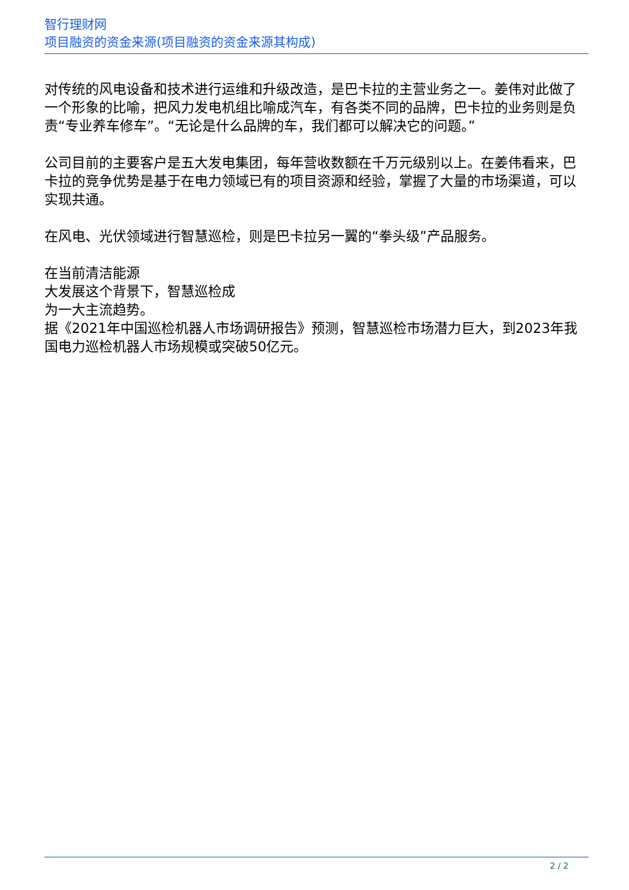智行理财网
项目融资的资金来源(项目融资的资金来源其构成)
对传统的风电设备和技术进行运维和升级改造，是巴卡拉的主营业务之一。姜伟对此做了一个形象的比喻，把风力发电机组比喻成汽车，有各类不同的品牌，巴卡拉的业务则是负责“专业养车修车”。“无论是什么品牌的车，我们都可以解决它的问题。”
公司目前的主要客户是五大发电集团，每年营收数额在千万元级别以上。在姜伟看来，巴卡拉的竞争优势是基于在电力领域已有的项目资源和经验，掌握了大量的市场渠道，可以实现共通。
在风电、光伏领域进行智慧巡检，则是巴卡拉另一翼的“拳头级”产品服务。
在当前清洁能源
大发展这个背景下，智慧巡检成
为一大主流趋势。
据《2021年中国巡检机器人市场调研报告》预测，智慧巡检市场潜力巨大，到2023年我国电力巡检机器人市场规模或突破50亿元。
2 / 2